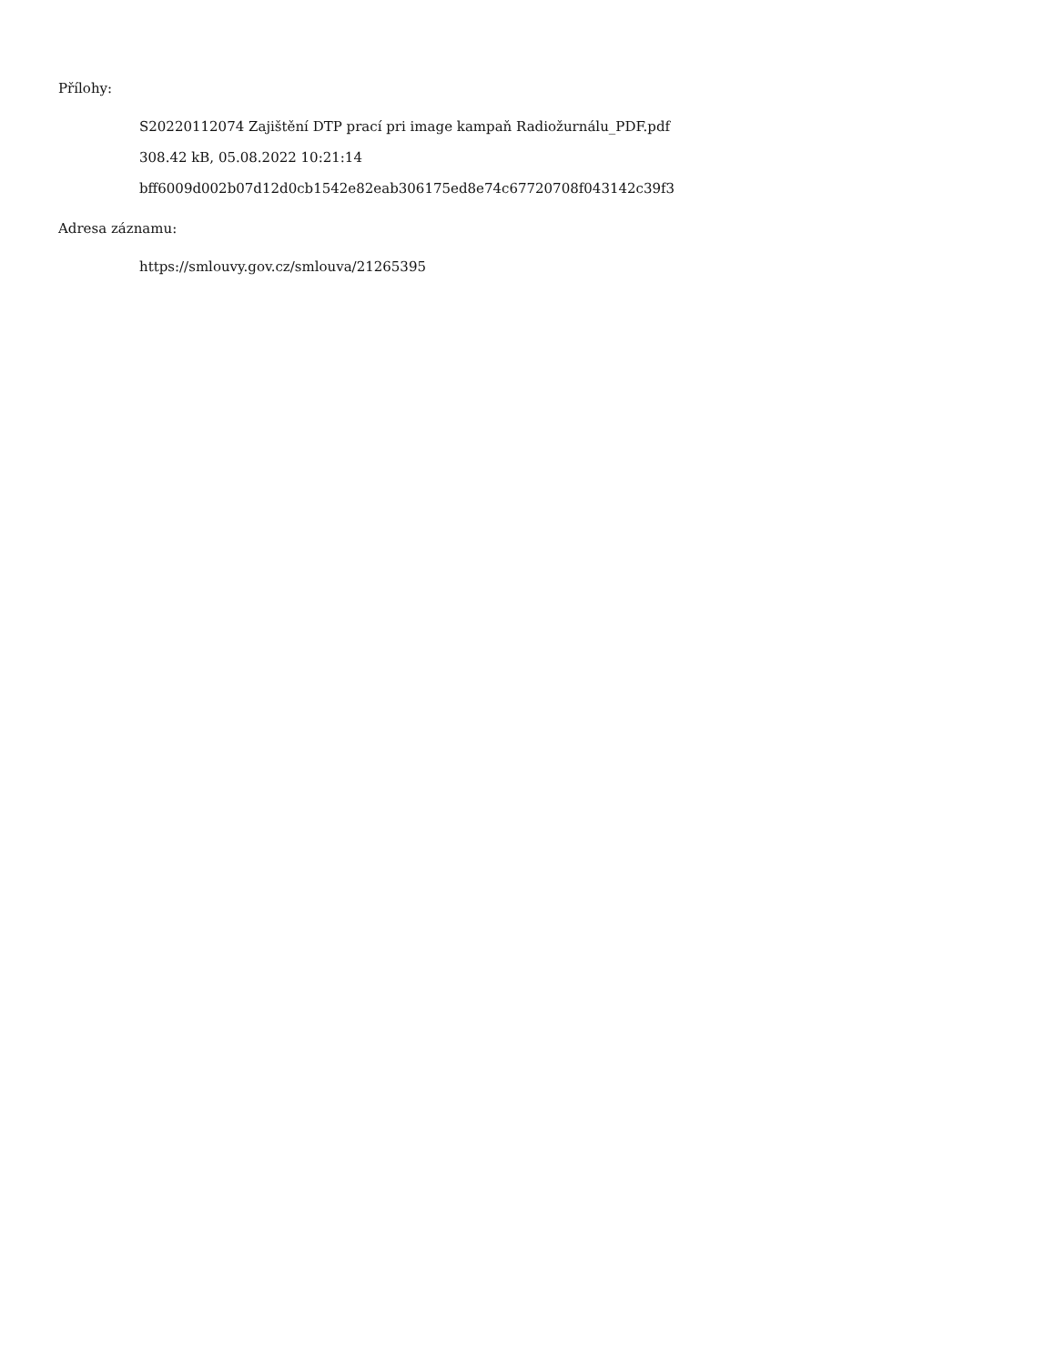Přílohy:
S20220112074 Zajištění DTP prací pri image kampaň Radiožurnálu_PDF.pdf
308.42 kB, 05.08.2022 10:21:14
bff6009d002b07d12d0cb1542e82eab306175ed8e74c67720708f043142c39f3
Adresa záznamu:
https://smlouvy.gov.cz/smlouva/21265395